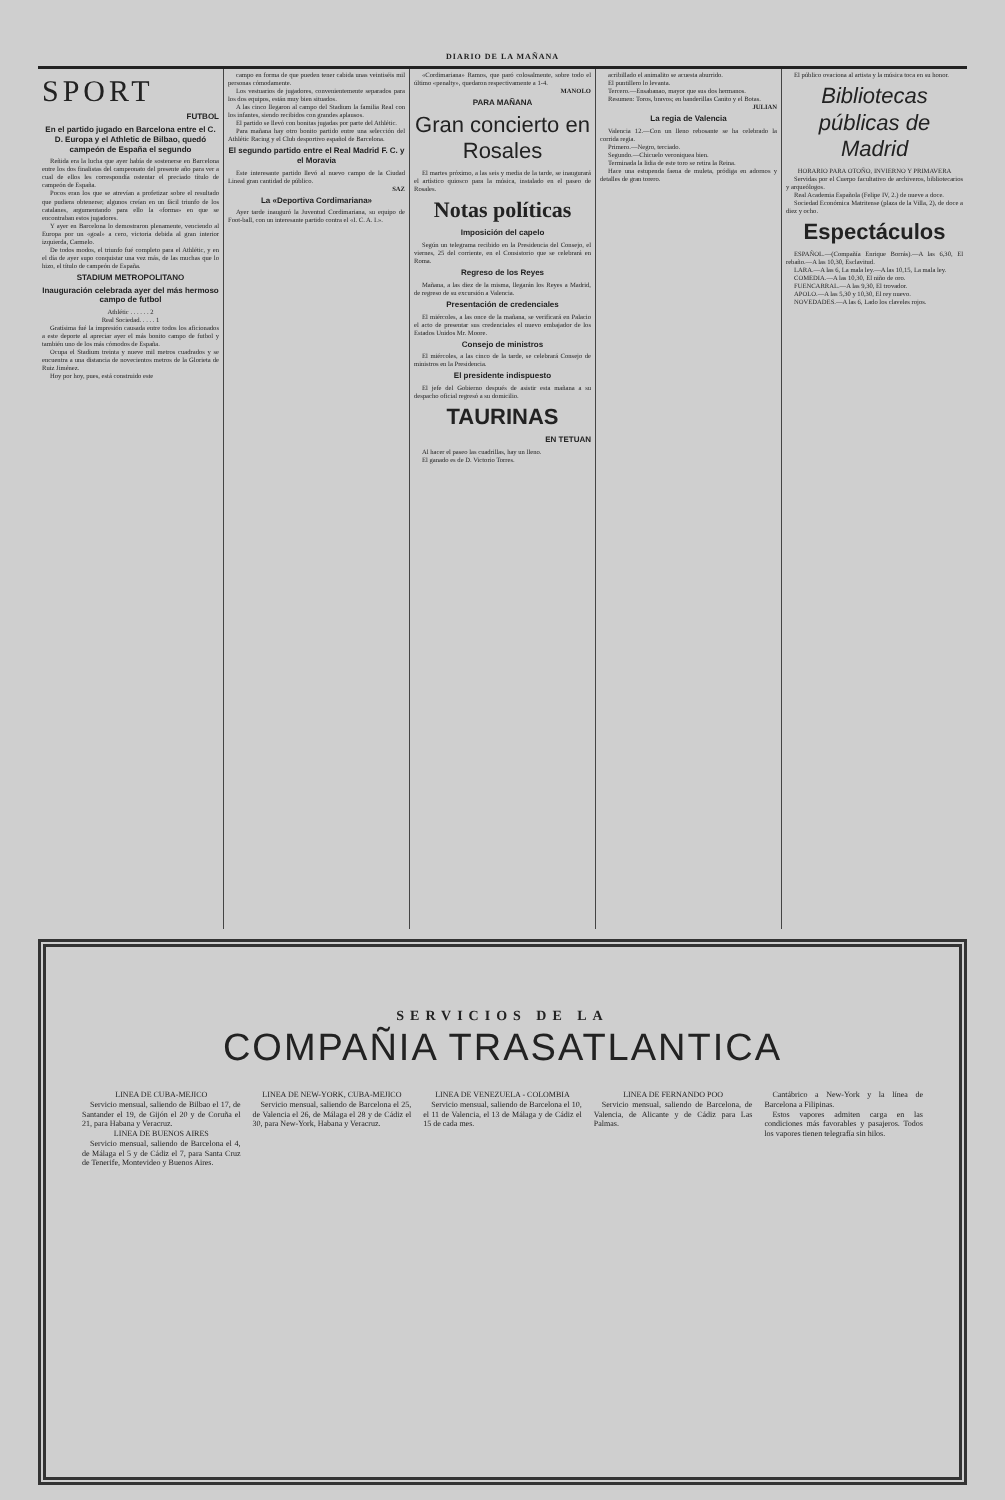DIARIO DE LA MAÑANA
SPORT
FUTBOL
En el partido jugado en Barcelona entre el C. D. Europa y el Athletic de Bilbao, quedó campeón de España el segundo
Reñida era la lucha que ayer había de sostenerse en Barcelona entre los dos finalistas del campeonato del presente año para ver a cual de ellos les correspondía ostentar el preciado título de campeón de España.
Pocos eran los que se atrevían a profetizar sobre el resultado que pudiera obtenerse; algunos creían en un fácil triunfo de los catalanes, argumentando para ello la «forma» en que se encontraban estos jugadores.
Y ayer en Barcelona lo demostraron plenamente, venciendo al Europa por un «goal» a cero, victoria debida al gran interior izquierda, Carmelo.
De todos modos, el triunfo fué completo para el Athlétic, y en el día de ayer supo conquistar una vez más, de las muchas que lo hizo, el título de campeón de España.
STADIUM METROPOLITANO
Inauguración celebrada ayer del más hermoso campo de futbol
Athlétic . . . . . . 2
Real Sociedad. . . . . 1
Gratísima fué la impresión causada entre todos los aficionados a este deporte al apreciar ayer el más bonito campo de futbol y también uno de los más cómodos de España.
Ocupa el Stadium treinta y nueve mil metros cuadrados y se encuentra a una distancia de novecientos metros de la Glorieta de Ruiz Jiménez.
Hoy por hoy, pues, está construido este
campo en forma de que pueden tener cabida unas veintiséis mil personas cómodamente.
Los vestuarios de jugadores, convenientemente separados para los dos equipos, están muy bien situados.
A las cinco llegaron al campo del Stadium la familia Real con los infantes, siendo recibidos con grandes aplausos.
El partido se llevó con bonitas jugadas por parte del Athlétic.
Para mañana hay otro bonito partido entre una selección del Athlétic Racing y el Club desportivo español de Barcelona.
El segundo partido entre el Real Madrid F. C. y el Moravia
Este interesante partido llevó al nuevo campo de la Ciudad Lineal gran cantidad de público.
SAZ
La «Deportiva Cordimariana»
Ayer tarde inauguró la Juventud Cordimariana, su equipo de Foot-ball, con un interesante partido contra el «I. C. A. I.».
«Cordimariana» Ramos, que paró colosalmente, sobre todo el último «penalty», quedaron respectivamente a 1-4.
MANOLO
PARA MAÑANA
Gran concierto en Rosales
El martes próximo, a las seis y media de la tarde, se inaugurará el artístico quiosco para la música, instalado en el paseo de Rosales.
Notas políticas
Imposición del capelo
Según un telegrama recibido en la Presidencia del Consejo, el viernes, 25 del corriente, en el Consistorio que se celebrará en Roma.
Regreso de los Reyes
Mañana, a las diez de la misma, llegarán los Reyes a Madrid, de regreso de su excursión a Valencia.
Presentación de credenciales
El miércoles, a las once de la mañana, se verificará en Palacio el acto de presentar sus credenciales el nuevo embajador de los Estados Unidos Mr. Moore.
Consejo de ministros
El miércoles, a las cinco de la tarde, se celebrará Consejo de ministros en la Presidencia.
El presidente indispuesto
El jefe del Gobierno después de asistir esta mañana a su despacho oficial regresó a su domicilio.
TAURINAS
EN TETUAN
Al hacer el paseo las cuadrillas, hay un lleno.
El ganado es de D. Victorio Torres.
acribillado el animalito se acuesta aburrido.
El puntillero lo levanta.
Tercero.—Ensabanao, mayor que sus dos hermanos.
Resumen: Toros, bravos; en banderillas Canito y el Botas.
JULIAN
La regia de Valencia
Valencia 12.—Con un lleno rebosante se ha celebrado la corrida regia.
Primero.—Negro, terciado.
Segundo.—Chicuelo veroniquea bien.
Terminada la lidia de este toro se retira la Reina.
Hace una estupenda faena de muleta, pródiga en adornos y detalles de gran torero.
El público ovaciona al artista y la música toca en su honor.
Bibliotecas públicas de Madrid
HORARIO PARA OTOÑO, INVIERNO Y PRIMAVERA
Servidas por el Cuerpo facultativo de archiveros, bibliotecarios y arqueólogos.
Real Academia Española (Felipe IV, 2.) de nueve a doce.
Sociedad Económica Matritense (plaza de la Villa, 2), de doce a diez y ocho.
Espectáculos
ESPAÑOL.—(Compañía Enrique Borrás).—A las 6,30, El rebaño.—A las 10,30, Esclavitud.
LARA.—A las 6, La mala ley.—A las 10,15, La mala ley.
COMEDIA.—A las 10,30, El niño de oro.
FUENCARRAL.—A las 9,30, El trovador.
APOLO.—A las 5,30 y 10,30, El rey nuevo.
NOVEDADES.—A las 6, Lado los claveles rojos.
SERVICIOS DE LA
COMPAÑIA TRASATLANTICA
LINEA DE CUBA-MEJICO
Servicio mensual, saliendo de Bilbao el 17, de Santander el 19, de Gijón el 20 y de Coruña el 21, para Habana y Veracruz.
LINEA DE BUENOS AIRES
Servicio mensual, saliendo de Barcelona el 4, de Málaga el 5 y de Cádiz el 7, para Santa Cruz de Tenerife, Montevideo y Buenos Aires.
LINEA DE NEW-YORK, CUBA-MEJICO
Servicio mensual, saliendo de Barcelona el 25, de Valencia el 26, de Málaga el 28 y de Cádiz el 30, para New-York, Habana y Veracruz.
LINEA DE VENEZUELA - COLOMBIA
Servicio mensual, saliendo de Barcelona el 10, el 11 de Valencia, el 13 de Málaga y de Cádiz el 15 de cada mes.
LINEA DE FERNANDO POO
Servicio mensual, saliendo de Barcelona, de Valencia, de Alicante y de Cádiz para Las Palmas.
Cantábrico a New-York y la línea de Barcelona a Filipinas.
Estos vapores admiten carga en las condiciones más favorables y pasajeros. Todos los vapores tienen telegrafía sin hilos.